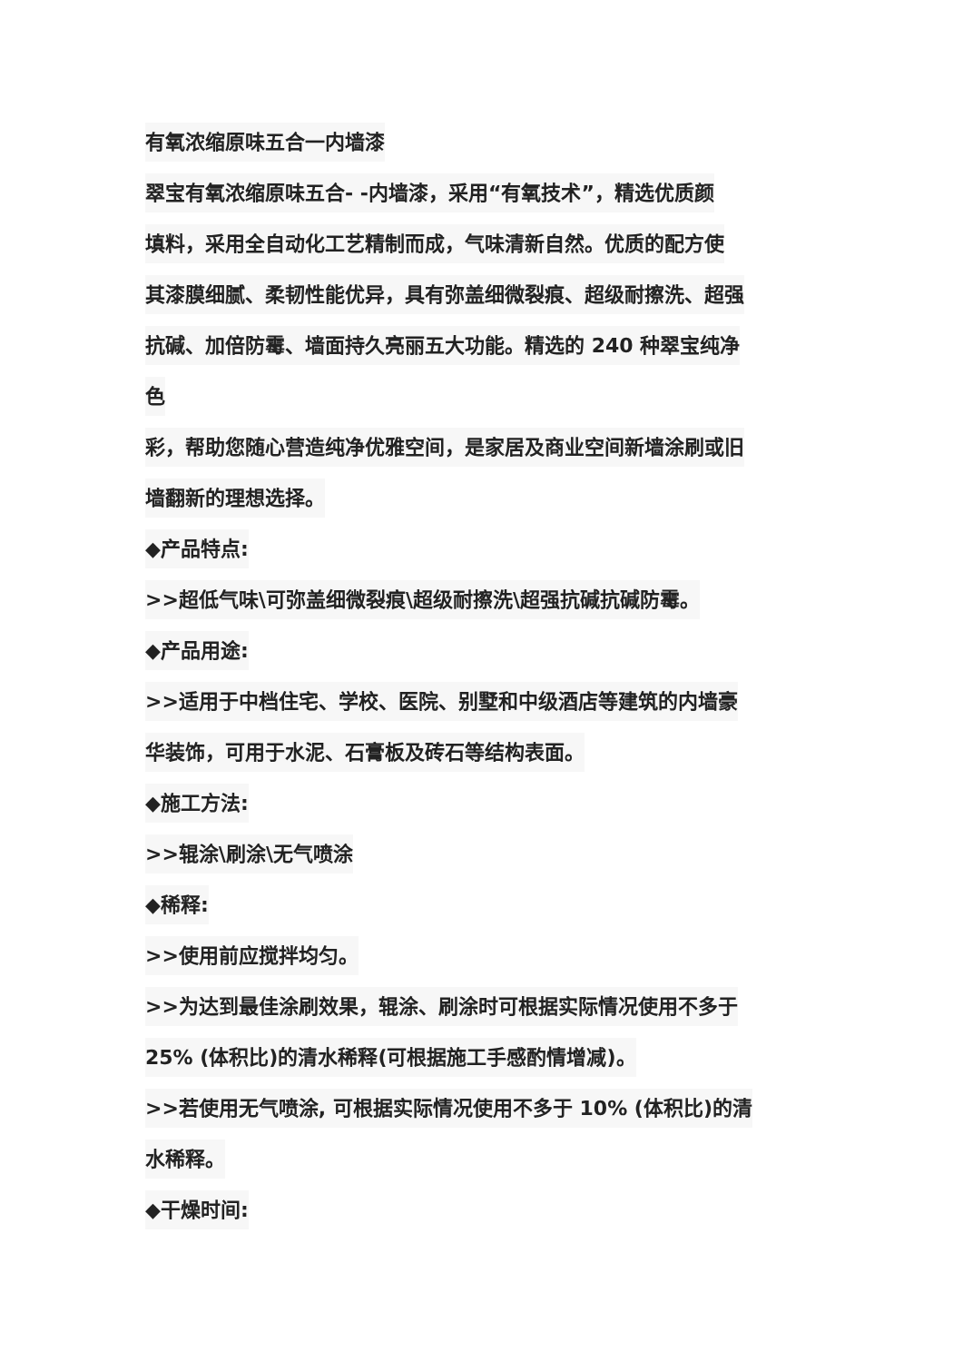有氧浓缩原味五合一内墙漆
翠宝有氧浓缩原味五合- -内墙漆，采用“有氧技术”，精选优质颜
填料，采用全自动化工艺精制而成，气味清新自然。优质的配方使
其漆膜细腻、柔韧性能优异，具有弥盖细微裂痕、超级耐擦洗、超强
抗碱、加倍防霉、墙面持久亮丽五大功能。精选的 240 种翠宝纯净
色
彩，帮助您随心营造纯净优雅空间，是家居及商业空间新墙涂刷或旧
墙翻新的理想选择。
◆产品特点:
>>超低气味\可弥盖细微裂痕\超级耐擦洗\超强抗碱抗碱防霉。
◆产品用途:
>>适用于中档住宅、学校、医院、别墅和中级酒店等建筑的内墙豪
华装饰，可用于水泥、石膏板及砖石等结构表面。
◆施工方法:
>>辊涂\刷涂\无气喷涂
◆稀释:
>>使用前应搅拌均匀。
>>为达到最佳涂刷效果，辊涂、刷涂时可根据实际情况使用不多于
25% (体积比)的清水稀释(可根据施工手感酌情增减)。
>>若使用无气喷涂, 可根据实际情况使用不多于 10% (体积比)的清
水稀释。
◆干燥时间: